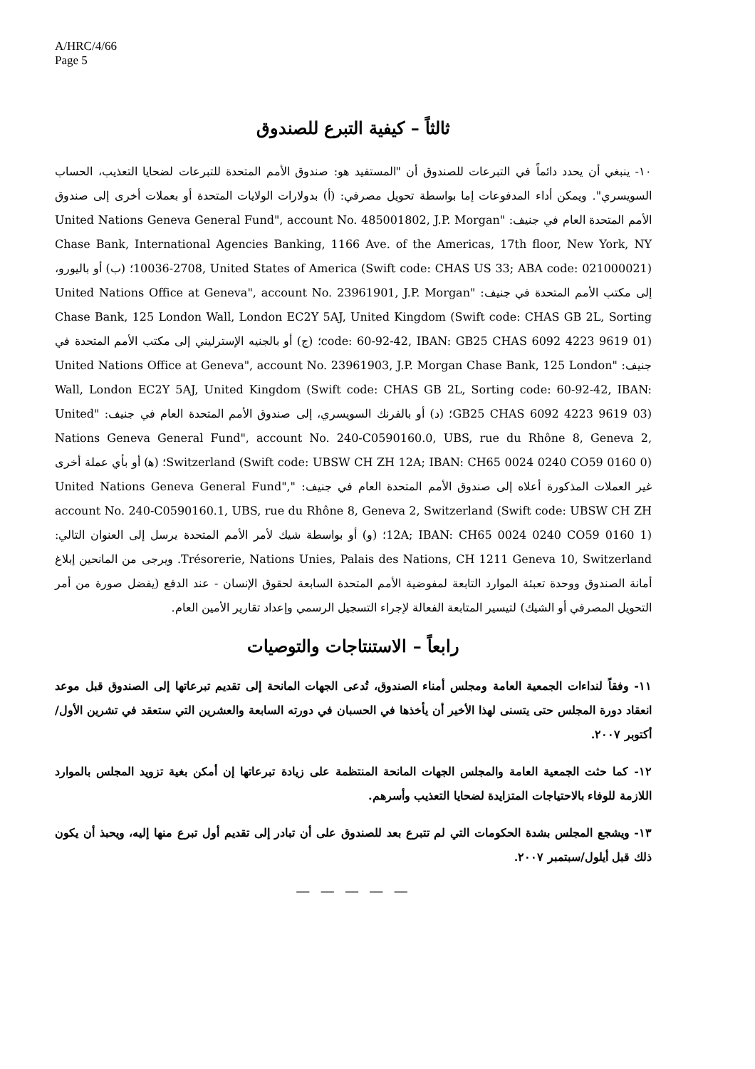A/HRC/4/66
Page 5
ثالثاً – كيفية التبرع للصندوق
١٠- ينبغي أن يحدد دائماً في التبرعات للصندوق أن "المستفيد هو: صندوق الأمم المتحدة للتبرعات لضحايا التعذيب، الحساب السويسري". ويمكن أداء المدفوعات إما بواسطة تحويل مصرفي: (أ) بدولارات الولايات المتحدة أو بعملات أخرى إلى صندوق الأمم المتحدة العام في جنيف: "United Nations Geneva General Fund", account No. 485001802, J.P. Morgan Chase Bank, International Agencies Banking, 1166 Ave. of the Americas, 17th floor, New York, NY 10036-2708, United States of America (Swift code: CHAS US 33; ABA code: 021000021)؛ (ب) أو باليورو، إلى مكتب الأمم المتحدة في جنيف: "United Nations Office at Geneva", account No. 23961901, J.P. Morgan Chase Bank, 125 London Wall, London EC2Y 5AJ, United Kingdom (Swift code: CHAS GB 2L, Sorting code: 60-92-42, IBAN: GB25 CHAS 6092 4223 9619 01)؛ (ج) أو بالجنيه الإسترليني إلى مكتب الأمم المتحدة في جنيف: "United Nations Office at Geneva", account No. 23961903, J.P. Morgan Chase Bank, 125 London Wall, London EC2Y 5AJ, United Kingdom (Swift code: CHAS GB 2L, Sorting code: 60-92-42, IBAN: GB25 CHAS 6092 4223 9619 03)؛ (د) أو بالفرنك السويسري، إلى صندوق الأمم المتحدة العام في جنيف: "United Nations Geneva General Fund", account No. 240-C0590160.0, UBS, rue du Rhône 8, Geneva 2, Switzerland (Swift code: UBSW CH ZH 12A; IBAN: CH65 0024 0240 CO59 0160 0)؛ (ﻫ) أو بأي عملة أخرى غير العملات المذكورة أعلاه إلى صندوق الأمم المتحدة العام في جنيف: "United Nations Geneva General Fund", account No. 240-C0590160.1, UBS, rue du Rhône 8, Geneva 2, Switzerland (Swift code: UBSW CH ZH 12A; IBAN: CH65 0024 0240 CO59 0160 1)؛ (و) أو بواسطة شيك لأمر الأمم المتحدة يرسل إلى العنوان التالي: Trésorerie, Nations Unies, Palais des Nations, CH 1211 Geneva 10, Switzerland. ويرجى من المانحين إبلاغ أمانة الصندوق ووحدة تعبئة الموارد التابعة لمفوضية الأمم المتحدة السابعة لحقوق الإنسان - عند الدفع (يفضل صورة من أمر التحويل المصرفي أو الشيك) لتيسير المتابعة الفعالة لإجراء التسجيل الرسمي وإعداد تقارير الأمين العام.
رابعاً – الاستنتاجات والتوصيات
١١- وفقاً لنداءات الجمعية العامة ومجلس أمناء الصندوق، تُدعى الجهات المانحة إلى تقديم تبرعاتها إلى الصندوق قبل موعد انعقاد دورة المجلس حتى يتسنى لهذا الأخير أن يأخذها في الحسبان في دورته السابعة والعشرين التي ستعقد في تشرين الأول/أكتوبر ٢٠٠٧.
١٢- كما حثت الجمعية العامة والمجلس الجهات المانحة المنتظمة على زيادة تبرعاتها إن أمكن بغية تزويد المجلس بالموارد اللازمة للوفاء بالاحتياجات المتزايدة لضحايا التعذيب وأسرهم.
١٣- ويشجع المجلس بشدة الحكومات التي لم تتبرع بعد للصندوق على أن تبادر إلى تقديم أول تبرع منها إليه، ويحبذ أن يكون ذلك قبل أيلول/سبتمبر ٢٠٠٧.
— — — — —